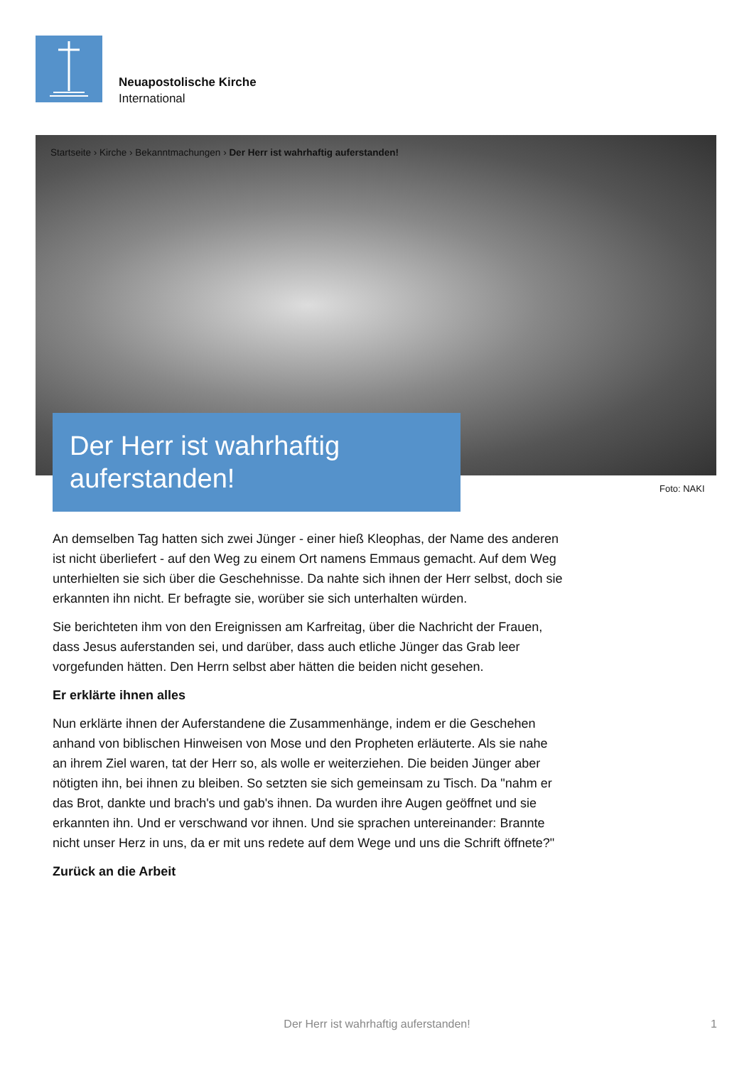Neuapostolische Kirche
International
Startseite › Kirche › Bekanntmachungen › Der Herr ist wahrhaftig auferstanden!
Der Herr ist wahrhaftig auferstanden!
Foto: NAKI
An demselben Tag hatten sich zwei Jünger - einer hieß Kleophas, der Name des anderen ist nicht überliefert - auf den Weg zu einem Ort namens Emmaus gemacht. Auf dem Weg unterhielten sie sich über die Geschehnisse. Da nahte sich ihnen der Herr selbst, doch sie erkannten ihn nicht. Er befragte sie, worüber sie sich unterhalten würden.
Sie berichteten ihm von den Ereignissen am Karfreitag, über die Nachricht der Frauen, dass Jesus auferstanden sei, und darüber, dass auch etliche Jünger das Grab leer vorgefunden hätten. Den Herrn selbst aber hätten die beiden nicht gesehen.
Er erklärte ihnen alles
Nun erklärte ihnen der Auferstandene die Zusammenhänge, indem er die Geschehen anhand von biblischen Hinweisen von Mose und den Propheten erläuterte. Als sie nahe an ihrem Ziel waren, tat der Herr so, als wolle er weiterziehen. Die beiden Jünger aber nötigten ihn, bei ihnen zu bleiben. So setzten sie sich gemeinsam zu Tisch. Da "nahm er das Brot, dankte und brach's und gab's ihnen. Da wurden ihre Augen geöffnet und sie erkannten ihn. Und er verschwand vor ihnen. Und sie sprachen untereinander: Brannte nicht unser Herz in uns, da er mit uns redete auf dem Wege und uns die Schrift öffnete?"
Zurück an die Arbeit
Der Herr ist wahrhaftig auferstanden! 1